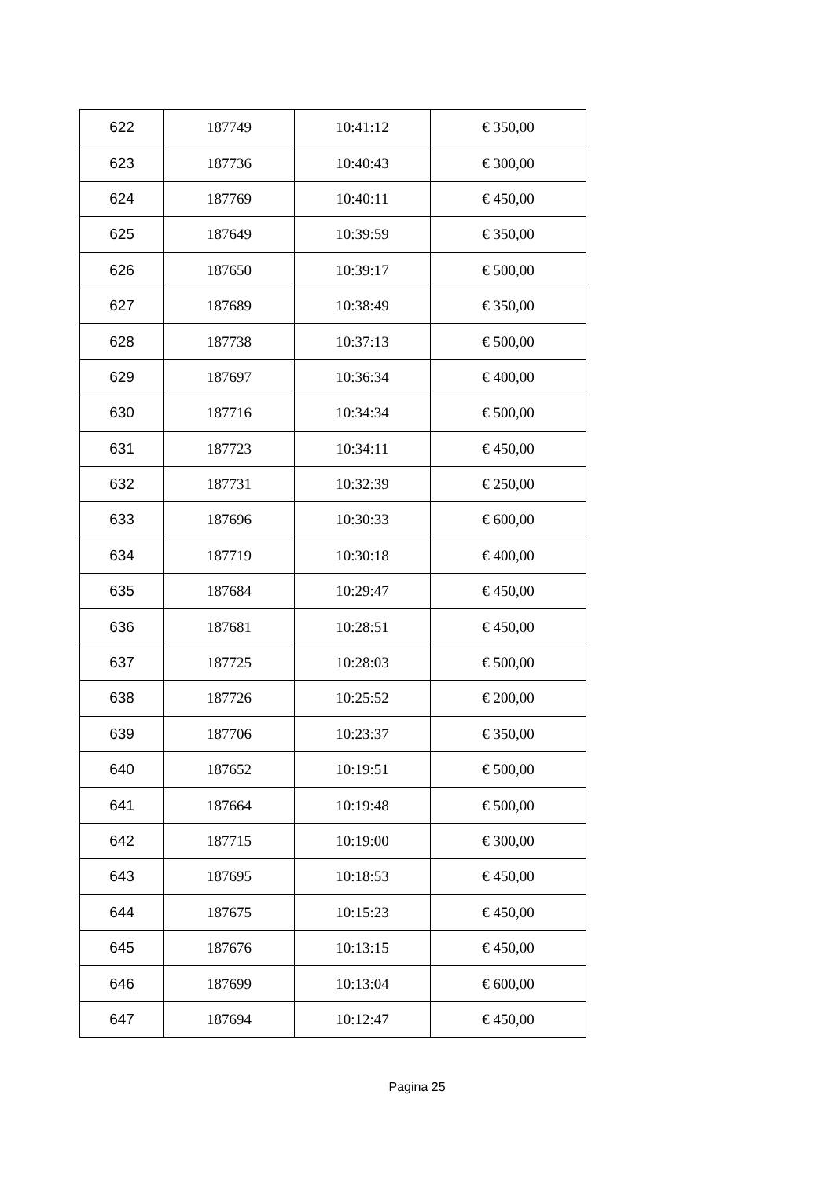| 622 | 187749 | 10:41:12 | € 350,00 |
| 623 | 187736 | 10:40:43 | € 300,00 |
| 624 | 187769 | 10:40:11 | € 450,00 |
| 625 | 187649 | 10:39:59 | € 350,00 |
| 626 | 187650 | 10:39:17 | € 500,00 |
| 627 | 187689 | 10:38:49 | € 350,00 |
| 628 | 187738 | 10:37:13 | € 500,00 |
| 629 | 187697 | 10:36:34 | € 400,00 |
| 630 | 187716 | 10:34:34 | € 500,00 |
| 631 | 187723 | 10:34:11 | € 450,00 |
| 632 | 187731 | 10:32:39 | € 250,00 |
| 633 | 187696 | 10:30:33 | € 600,00 |
| 634 | 187719 | 10:30:18 | € 400,00 |
| 635 | 187684 | 10:29:47 | € 450,00 |
| 636 | 187681 | 10:28:51 | € 450,00 |
| 637 | 187725 | 10:28:03 | € 500,00 |
| 638 | 187726 | 10:25:52 | € 200,00 |
| 639 | 187706 | 10:23:37 | € 350,00 |
| 640 | 187652 | 10:19:51 | € 500,00 |
| 641 | 187664 | 10:19:48 | € 500,00 |
| 642 | 187715 | 10:19:00 | € 300,00 |
| 643 | 187695 | 10:18:53 | € 450,00 |
| 644 | 187675 | 10:15:23 | € 450,00 |
| 645 | 187676 | 10:13:15 | € 450,00 |
| 646 | 187699 | 10:13:04 | € 600,00 |
| 647 | 187694 | 10:12:47 | € 450,00 |
Pagina 25